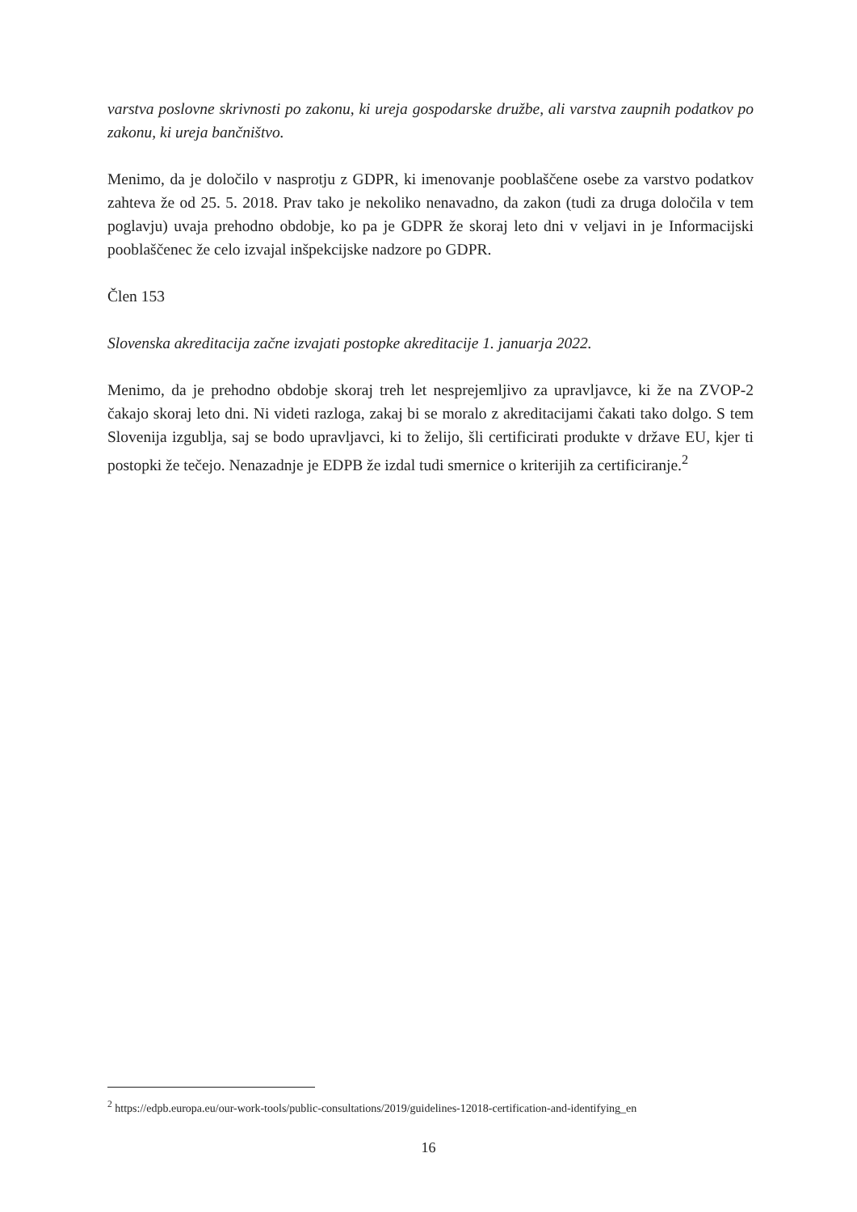varstva poslovne skrivnosti po zakonu, ki ureja gospodarske družbe, ali varstva zaupnih podatkov po zakonu, ki ureja bančništvo.
Menimo, da je določilo v nasprotju z GDPR, ki imenovanje pooblaščene osebe za varstvo podatkov zahteva že od 25. 5. 2018. Prav tako je nekoliko nenavadno, da zakon (tudi za druga določila v tem poglavju) uvaja prehodno obdobje, ko pa je GDPR že skoraj leto dni v veljavi in je Informacijski pooblaščenec že celo izvajal inšpekcijske nadzore po GDPR.
Člen 153
Slovenska akreditacija začne izvajati postopke akreditacije 1. januarja 2022.
Menimo, da je prehodno obdobje skoraj treh let nesprejemljivo za upravljavce, ki že na ZVOP-2 čakajo skoraj leto dni. Ni videti razloga, zakaj bi se moralo z akreditacijami čakati tako dolgo. S tem Slovenija izgublja, saj se bodo upravljavci, ki to želijo, šli certificirati produkte v države EU, kjer ti postopki že tečejo. Nenazadnje je EDPB že izdal tudi smernice o kriterijih za certificiranje.<sup>2</sup>
<sup>2</sup> https://edpb.europa.eu/our-work-tools/public-consultations/2019/guidelines-12018-certification-and-identifying_en
16